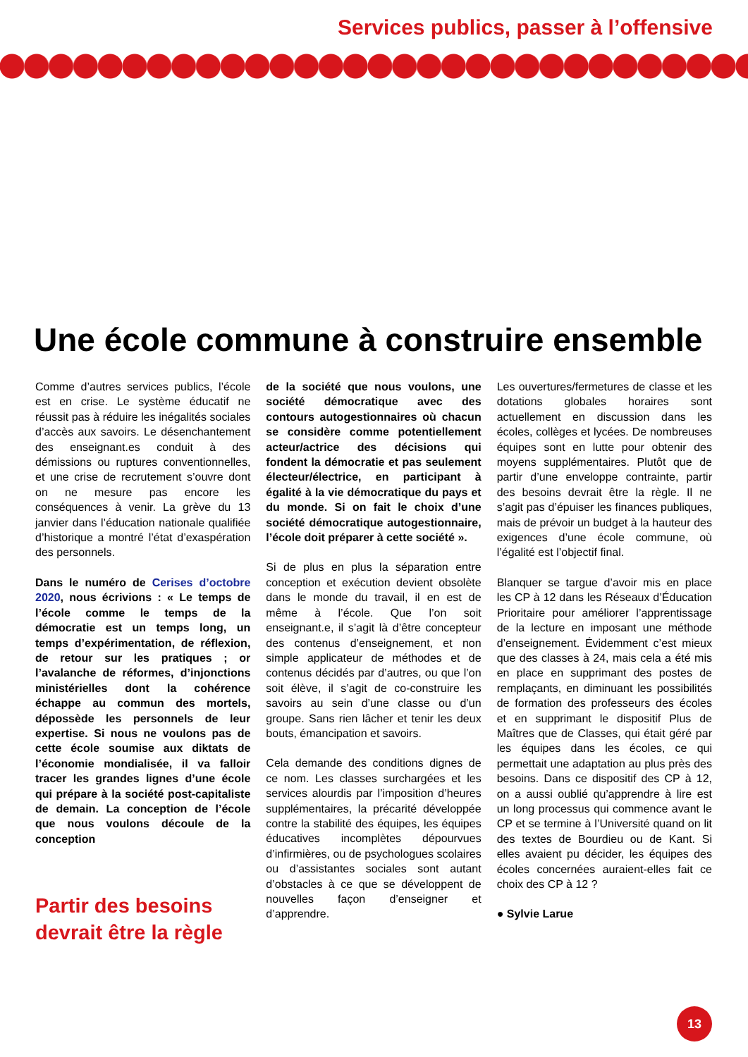Services publics, passer à l’offensive
Une école commune à construire ensemble
Comme d’autres services publics, l’école est en crise. Le système éducatif ne réussit pas à réduire les inégalités sociales d’accès aux savoirs. Le désenchantement des enseignant.es conduit à des démissions ou ruptures conventionnelles, et une crise de recrutement s’ouvre dont on ne mesure pas encore les conséquences à venir. La grève du 13 janvier dans l’éducation nationale qualifiée d’historique a montré l’état d’exaspération des personnels.
Dans le numéro de Cerises d’octobre 2020, nous écrivions : « Le temps de l’école comme le temps de la démocratie est un temps long, un temps d’expérimentation, de réflexion, de retour sur les pratiques ; or l’avalanche de réformes, d’injonctions ministérielles dont la cohérence échappe au commun des mortels, dépossède les personnels de leur expertise. Si nous ne voulons pas de cette école soumise aux diktats de l’économie mondialisée, il va falloir tracer les grandes lignes d’une école qui prépare à la société post-capitaliste de demain. La conception de l’école que nous voulons découle de la conception
Partir des besoins devrait être la règle
de la société que nous voulons, une société démocratique avec des contours autogestionnaires où chacun se considère comme potentiellement acteur/actrice des décisions qui fondent la démocratie et pas seulement électeur/électrice, en participant à égalité à la vie démocratique du pays et du monde. Si on fait le choix d’une société démocratique autogestionnaire, l’école doit préparer à cette société ».
Si de plus en plus la séparation entre conception et exécution devient obsolète dans le monde du travail, il en est de même à l’école. Que l’on soit enseignant.e, il s’agit là d’être concepteur des contenus d’enseignement, et non simple applicateur de méthodes et de contenus décidés par d’autres, ou que l’on soit élève, il s’agit de co-construire les savoirs au sein d’une classe ou d’un groupe. Sans rien lâcher et tenir les deux bouts, émancipation et savoirs.
Cela demande des conditions dignes de ce nom. Les classes surchargées et les services alourdis par l’imposition d’heures supplémentaires, la précarité développée contre la stabilité des équipes, les équipes éducatives incomplètes dépourvues d’infirmières, ou de psychologues scolaires ou d’assistantes sociales sont autant d’obstacles à ce que se développent de nouvelles façon d’enseigner et d’apprendre.
Les ouvertures/fermetures de classe et les dotations globales horaires sont actuellement en discussion dans les écoles, collèges et lycées. De nombreuses équipes sont en lutte pour obtenir des moyens supplémentaires. Plutôt que de partir d’une enveloppe contrainte, partir des besoins devrait être la règle. Il ne s’agit pas d’épuiser les finances publiques, mais de prévoir un budget à la hauteur des exigences d’une école commune, où l’égalité est l’objectif final.
Blanquer se targue d’avoir mis en place les CP à 12 dans les Réseaux d’Éducation Prioritaire pour améliorer l’apprentissage de la lecture en imposant une méthode d’enseignement. Évidemment c’est mieux que des classes à 24, mais cela a été mis en place en supprimant des postes de remplaçants, en diminuant les possibilités de formation des professeurs des écoles et en supprimant le dispositif Plus de Maîtres que de Classes, qui était géré par les équipes dans les écoles, ce qui permettait une adaptation au plus près des besoins. Dans ce dispositif des CP à 12, on a aussi oublié qu’apprendre à lire est un long processus qui commence avant le CP et se termine à l’Université quand on lit des textes de Bourdieu ou de Kant. Si elles avaient pu décider, les équipes des écoles concernées auraient-elles fait ce choix des CP à 12 ?
● Sylvie Larue
13